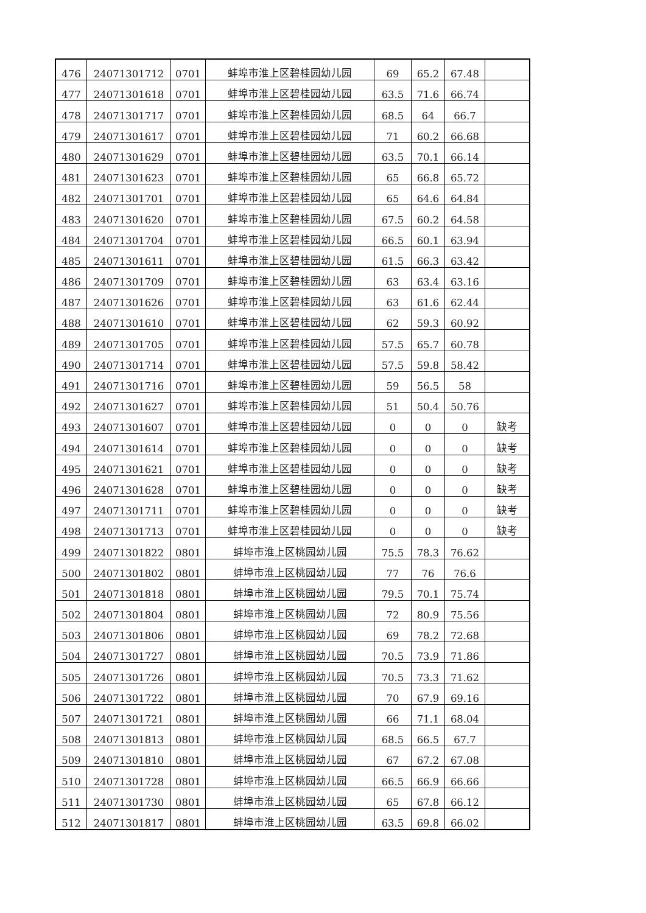| 476 | 24071301712 | 0701 | 蚌埠市淮上区碧桂园幼儿园 | 69 | 65.2 | 67.48 | |
| 477 | 24071301618 | 0701 | 蚌埠市淮上区碧桂园幼儿园 | 63.5 | 71.6 | 66.74 | |
| 478 | 24071301717 | 0701 | 蚌埠市淮上区碧桂园幼儿园 | 68.5 | 64 | 66.7 | |
| 479 | 24071301617 | 0701 | 蚌埠市淮上区碧桂园幼儿园 | 71 | 60.2 | 66.68 | |
| 480 | 24071301629 | 0701 | 蚌埠市淮上区碧桂园幼儿园 | 63.5 | 70.1 | 66.14 | |
| 481 | 24071301623 | 0701 | 蚌埠市淮上区碧桂园幼儿园 | 65 | 66.8 | 65.72 | |
| 482 | 24071301701 | 0701 | 蚌埠市淮上区碧桂园幼儿园 | 65 | 64.6 | 64.84 | |
| 483 | 24071301620 | 0701 | 蚌埠市淮上区碧桂园幼儿园 | 67.5 | 60.2 | 64.58 | |
| 484 | 24071301704 | 0701 | 蚌埠市淮上区碧桂园幼儿园 | 66.5 | 60.1 | 63.94 | |
| 485 | 24071301611 | 0701 | 蚌埠市淮上区碧桂园幼儿园 | 61.5 | 66.3 | 63.42 | |
| 486 | 24071301709 | 0701 | 蚌埠市淮上区碧桂园幼儿园 | 63 | 63.4 | 63.16 | |
| 487 | 24071301626 | 0701 | 蚌埠市淮上区碧桂园幼儿园 | 63 | 61.6 | 62.44 | |
| 488 | 24071301610 | 0701 | 蚌埠市淮上区碧桂园幼儿园 | 62 | 59.3 | 60.92 | |
| 489 | 24071301705 | 0701 | 蚌埠市淮上区碧桂园幼儿园 | 57.5 | 65.7 | 60.78 | |
| 490 | 24071301714 | 0701 | 蚌埠市淮上区碧桂园幼儿园 | 57.5 | 59.8 | 58.42 | |
| 491 | 24071301716 | 0701 | 蚌埠市淮上区碧桂园幼儿园 | 59 | 56.5 | 58 | |
| 492 | 24071301627 | 0701 | 蚌埠市淮上区碧桂园幼儿园 | 51 | 50.4 | 50.76 | |
| 493 | 24071301607 | 0701 | 蚌埠市淮上区碧桂园幼儿园 | 0 | 0 | 0 | 缺考 |
| 494 | 24071301614 | 0701 | 蚌埠市淮上区碧桂园幼儿园 | 0 | 0 | 0 | 缺考 |
| 495 | 24071301621 | 0701 | 蚌埠市淮上区碧桂园幼儿园 | 0 | 0 | 0 | 缺考 |
| 496 | 24071301628 | 0701 | 蚌埠市淮上区碧桂园幼儿园 | 0 | 0 | 0 | 缺考 |
| 497 | 24071301711 | 0701 | 蚌埠市淮上区碧桂园幼儿园 | 0 | 0 | 0 | 缺考 |
| 498 | 24071301713 | 0701 | 蚌埠市淮上区碧桂园幼儿园 | 0 | 0 | 0 | 缺考 |
| 499 | 24071301822 | 0801 | 蚌埠市淮上区桃园幼儿园 | 75.5 | 78.3 | 76.62 | |
| 500 | 24071301802 | 0801 | 蚌埠市淮上区桃园幼儿园 | 77 | 76 | 76.6 | |
| 501 | 24071301818 | 0801 | 蚌埠市淮上区桃园幼儿园 | 79.5 | 70.1 | 75.74 | |
| 502 | 24071301804 | 0801 | 蚌埠市淮上区桃园幼儿园 | 72 | 80.9 | 75.56 | |
| 503 | 24071301806 | 0801 | 蚌埠市淮上区桃园幼儿园 | 69 | 78.2 | 72.68 | |
| 504 | 24071301727 | 0801 | 蚌埠市淮上区桃园幼儿园 | 70.5 | 73.9 | 71.86 | |
| 505 | 24071301726 | 0801 | 蚌埠市淮上区桃园幼儿园 | 70.5 | 73.3 | 71.62 | |
| 506 | 24071301722 | 0801 | 蚌埠市淮上区桃园幼儿园 | 70 | 67.9 | 69.16 | |
| 507 | 24071301721 | 0801 | 蚌埠市淮上区桃园幼儿园 | 66 | 71.1 | 68.04 | |
| 508 | 24071301813 | 0801 | 蚌埠市淮上区桃园幼儿园 | 68.5 | 66.5 | 67.7 | |
| 509 | 24071301810 | 0801 | 蚌埠市淮上区桃园幼儿园 | 67 | 67.2 | 67.08 | |
| 510 | 24071301728 | 0801 | 蚌埠市淮上区桃园幼儿园 | 66.5 | 66.9 | 66.66 | |
| 511 | 24071301730 | 0801 | 蚌埠市淮上区桃园幼儿园 | 65 | 67.8 | 66.12 | |
| 512 | 24071301817 | 0801 | 蚌埠市淮上区桃园幼儿园 | 63.5 | 69.8 | 66.02 | |